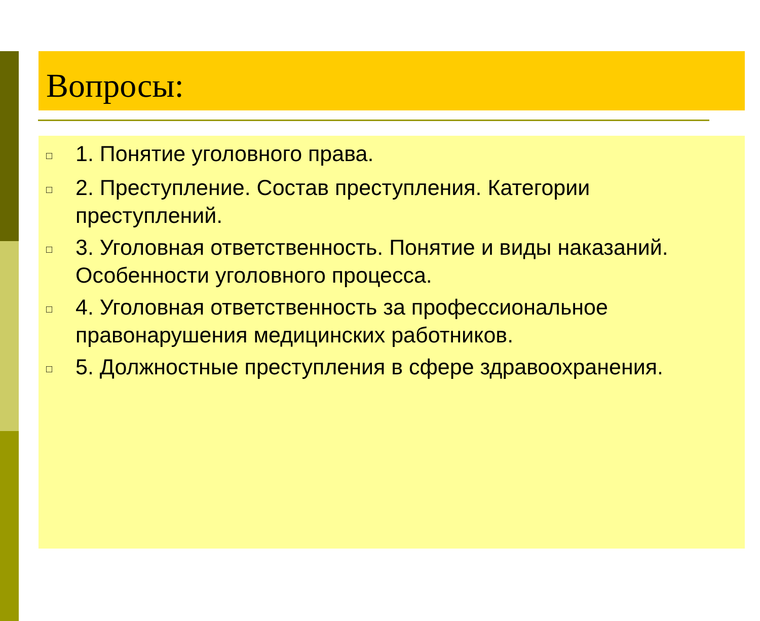Вопросы:
□ 1. Понятие уголовного права.
□ 2. Преступление. Состав преступления. Категории преступлений.
□ 3. Уголовная ответственность. Понятие и виды наказаний. Особенности уголовного процесса.
□ 4. Уголовная ответственность за профессиональное правонарушения медицинских работников.
□ 5. Должностные преступления в сфере здравоохранения.